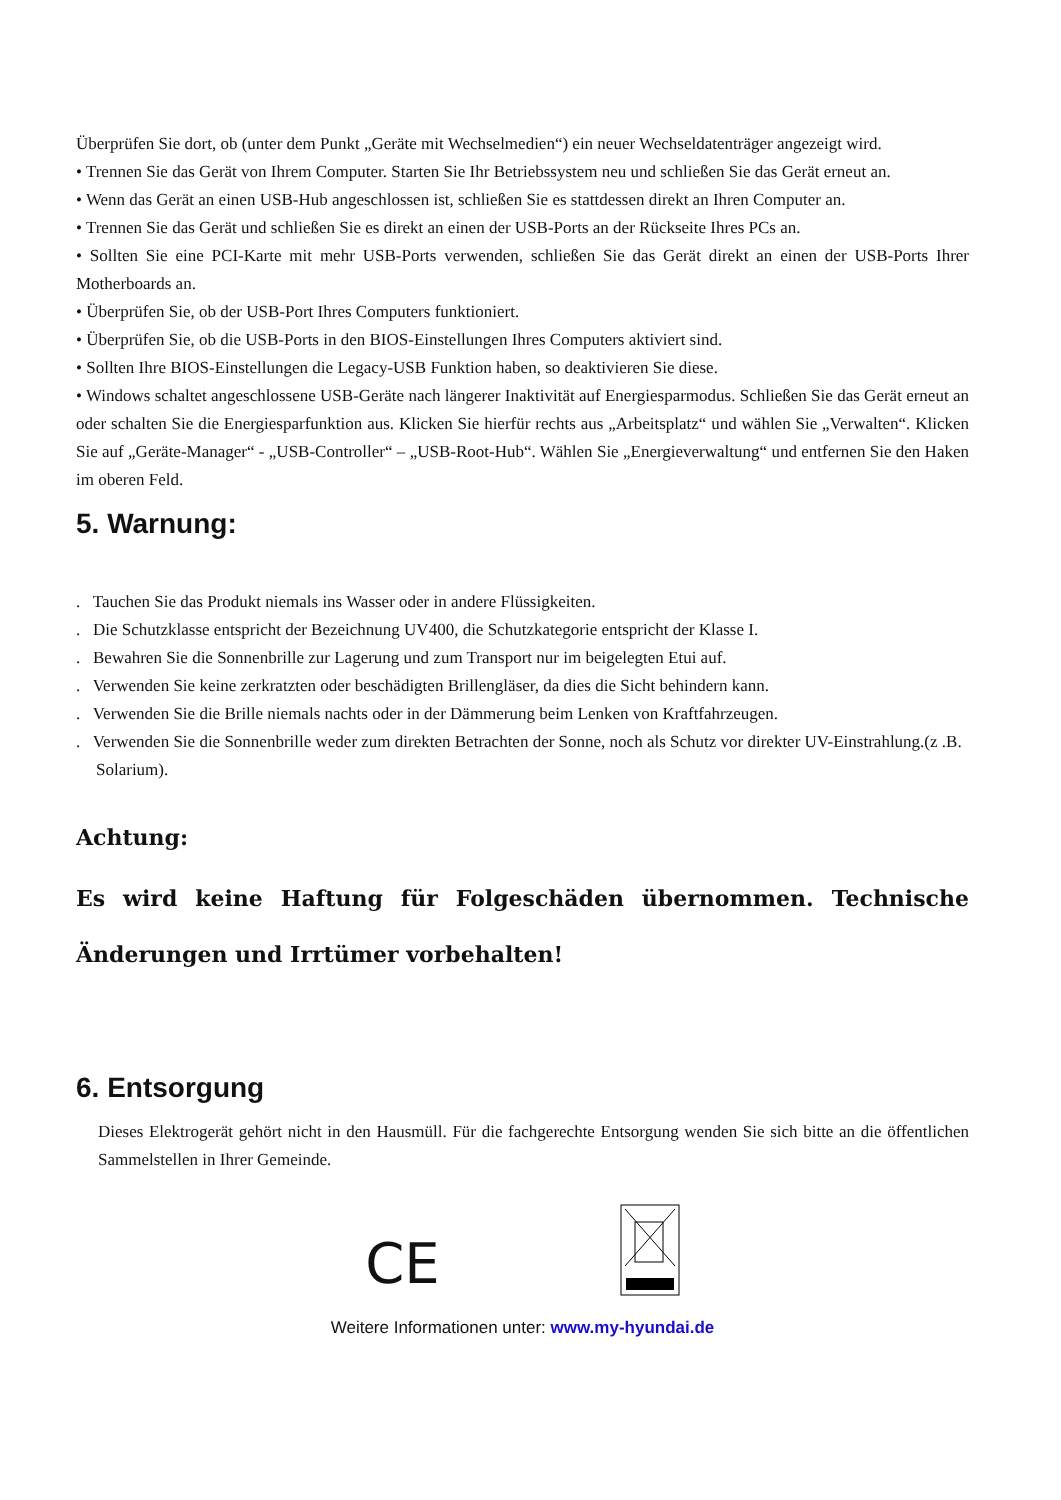Überprüfen Sie dort, ob (unter dem Punkt „Geräte mit Wechselmedien“) ein neuer Wechseldatenträger angezeigt wird.
• Trennen Sie das Gerät von Ihrem Computer. Starten Sie Ihr Betriebssystem neu und schließen Sie das Gerät erneut an.
• Wenn das Gerät an einen USB-Hub angeschlossen ist, schließen Sie es stattdessen direkt an Ihren Computer an.
• Trennen Sie das Gerät und schließen Sie es direkt an einen der USB-Ports an der Rückseite Ihres PCs an.
• Sollten Sie eine PCI-Karte mit mehr USB-Ports verwenden, schließen Sie das Gerät direkt an einen der USB-Ports Ihrer Motherboards an.
• Überprüfen Sie, ob der USB-Port Ihres Computers funktioniert.
• Überprüfen Sie, ob die USB-Ports in den BIOS-Einstellungen Ihres Computers aktiviert sind.
• Sollten Ihre BIOS-Einstellungen die Legacy-USB Funktion haben, so deaktivieren Sie diese.
• Windows schaltet angeschlossene USB-Geräte nach längerer Inaktivität auf Energiesparmodus. Schließen Sie das Gerät erneut an oder schalten Sie die Energiesparfunktion aus. Klicken Sie hierfür rechts aus „Arbeitsplatz“ und wählen Sie „Verwalten“. Klicken Sie auf „Geräte-Manager“ - „USB-Controller“ – „USB-Root-Hub“. Wählen Sie „Energieverwaltung“ und entfernen Sie den Haken im oberen Feld.
5. Warnung:
. Tauchen Sie das Produkt niemals ins Wasser oder in andere Flüssigkeiten.
. Die Schutzklasse entspricht der Bezeichnung UV400, die Schutzkategorie entspricht der Klasse I.
. Bewahren Sie die Sonnenbrille zur Lagerung und zum Transport nur im beigelegten Etui auf.
. Verwenden Sie keine zerkratzten oder beschädigten Brillengläser, da dies die Sicht behindern kann.
. Verwenden Sie die Brille niemals nachts oder in der Dämmerung beim Lenken von Kraftfahrzeugen.
. Verwenden Sie die Sonnenbrille weder zum direkten Betrachten der Sonne, noch als Schutz vor direkter UV-Einstrahlung.(z .B. Solarium).
Achtung:
Es wird keine Haftung für Folgeschäden übernommen. Technische Änderungen und Irrtümer vorbehalten!
6. Entsorgung
Dieses Elektrogerät gehört nicht in den Hausmüll. Für die fachgerechte Entsorgung wenden Sie sich bitte an die öffentlichen Sammelstellen in Ihrer Gemeinde.
CE
Weitere Informationen unter: www.my-hyundai.de